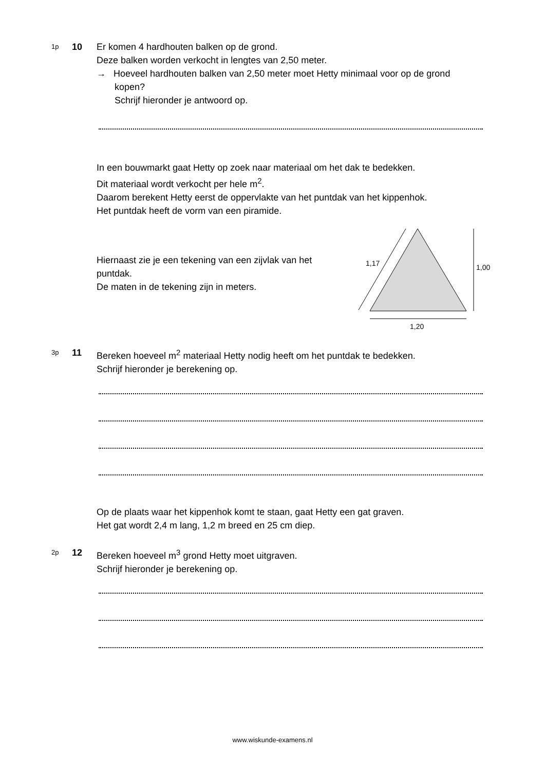1p
10 Er komen 4 hardhouten balken op de grond.
Deze balken worden verkocht in lengtes van 2,50 meter.
→ Hoeveel hardhouten balken van 2,50 meter moet Hetty minimaal voor op de grond kopen?
Schrijf hieronder je antwoord op.
In een bouwmarkt gaat Hetty op zoek naar materiaal om het dak te bedekken.
Dit materiaal wordt verkocht per hele m<sup>2</sup>.
Daarom berekent Hetty eerst de oppervlakte van het puntdak van het kippenhok.
Het puntdak heeft de vorm van een piramide.
Hiernaast zie je een tekening van een zijvlak van het puntdak.
De maten in de tekening zijn in meters.
1,17
1,00
1,20
3p
11 Bereken hoeveel m<sup>2</sup> materiaal Hetty nodig heeft om het puntdak te bedekken.
Schrijf hieronder je berekening op.
Op de plaats waar het kippenhok komt te staan, gaat Hetty een gat graven.
Het gat wordt 2,4 m lang, 1,2 m breed en 25 cm diep.
2p
12 Bereken hoeveel m<sup>3</sup> grond Hetty moet uitgraven.
Schrijf hieronder je berekening op.
www.wiskunde-examens.nl